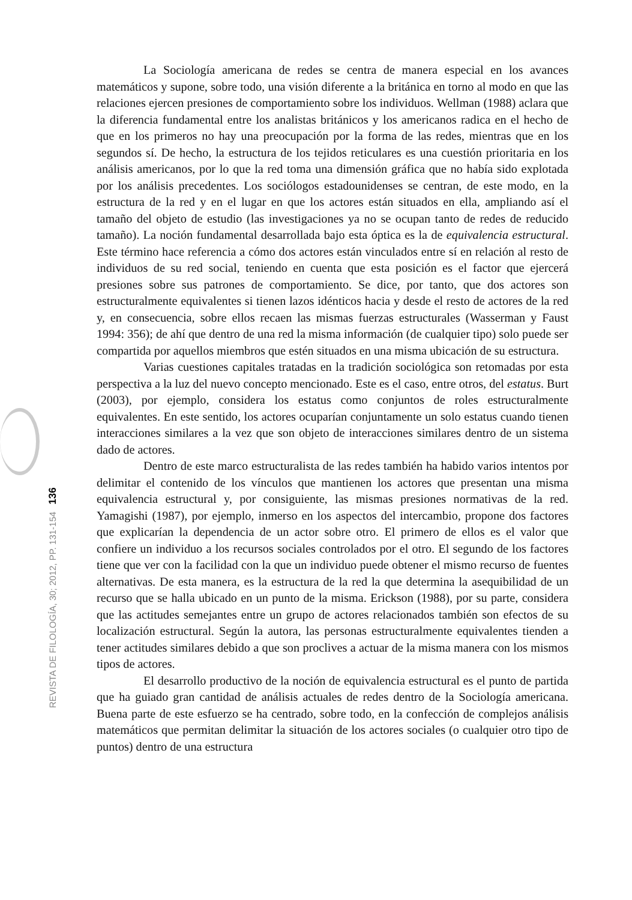La Sociología americana de redes se centra de manera especial en los avances matemáticos y supone, sobre todo, una visión diferente a la británica en torno al modo en que las relaciones ejercen presiones de comportamiento sobre los individuos. Wellman (1988) aclara que la diferencia fundamental entre los analistas británicos y los americanos radica en el hecho de que en los primeros no hay una preocupación por la forma de las redes, mientras que en los segundos sí. De hecho, la estructura de los tejidos reticulares es una cuestión prioritaria en los análisis americanos, por lo que la red toma una dimensión gráfica que no había sido explotada por los análisis precedentes. Los sociólogos estadounidenses se centran, de este modo, en la estructura de la red y en el lugar en que los actores están situados en ella, ampliando así el tamaño del objeto de estudio (las investigaciones ya no se ocupan tanto de redes de reducido tamaño). La noción fundamental desarrollada bajo esta óptica es la de equivalencia estructural. Este término hace referencia a cómo dos actores están vinculados entre sí en relación al resto de individuos de su red social, teniendo en cuenta que esta posición es el factor que ejercerá presiones sobre sus patrones de comportamiento. Se dice, por tanto, que dos actores son estructuralmente equivalentes si tienen lazos idénticos hacia y desde el resto de actores de la red y, en consecuencia, sobre ellos recaen las mismas fuerzas estructurales (Wasserman y Faust 1994: 356); de ahí que dentro de una red la misma información (de cualquier tipo) solo puede ser compartida por aquellos miembros que estén situados en una misma ubicación de su estructura.
Varias cuestiones capitales tratadas en la tradición sociológica son retomadas por esta perspectiva a la luz del nuevo concepto mencionado. Este es el caso, entre otros, del estatus. Burt (2003), por ejemplo, considera los estatus como conjuntos de roles estructuralmente equivalentes. En este sentido, los actores ocuparían conjuntamente un solo estatus cuando tienen interacciones similares a la vez que son objeto de interacciones similares dentro de un sistema dado de actores.
Dentro de este marco estructuralista de las redes también ha habido varios intentos por delimitar el contenido de los vínculos que mantienen los actores que presentan una misma equivalencia estructural y, por consiguiente, las mismas presiones normativas de la red. Yamagishi (1987), por ejemplo, inmerso en los aspectos del intercambio, propone dos factores que explicarían la dependencia de un actor sobre otro. El primero de ellos es el valor que confiere un individuo a los recursos sociales controlados por el otro. El segundo de los factores tiene que ver con la facilidad con la que un individuo puede obtener el mismo recurso de fuentes alternativas. De esta manera, es la estructura de la red la que determina la asequibilidad de un recurso que se halla ubicado en un punto de la misma. Erickson (1988), por su parte, considera que las actitudes semejantes entre un grupo de actores relacionados también son efectos de su localización estructural. Según la autora, las personas estructuralmente equivalentes tienden a tener actitudes similares debido a que son proclives a actuar de la misma manera con los mismos tipos de actores.
El desarrollo productivo de la noción de equivalencia estructural es el punto de partida que ha guiado gran cantidad de análisis actuales de redes dentro de la Sociología americana. Buena parte de este esfuerzo se ha centrado, sobre todo, en la confección de complejos análisis matemáticos que permitan delimitar la situación de los actores sociales (o cualquier otro tipo de puntos) dentro de una estructura
REVISTA DE FILOLOGÍA, 30; 2012, PP. 131-154 136